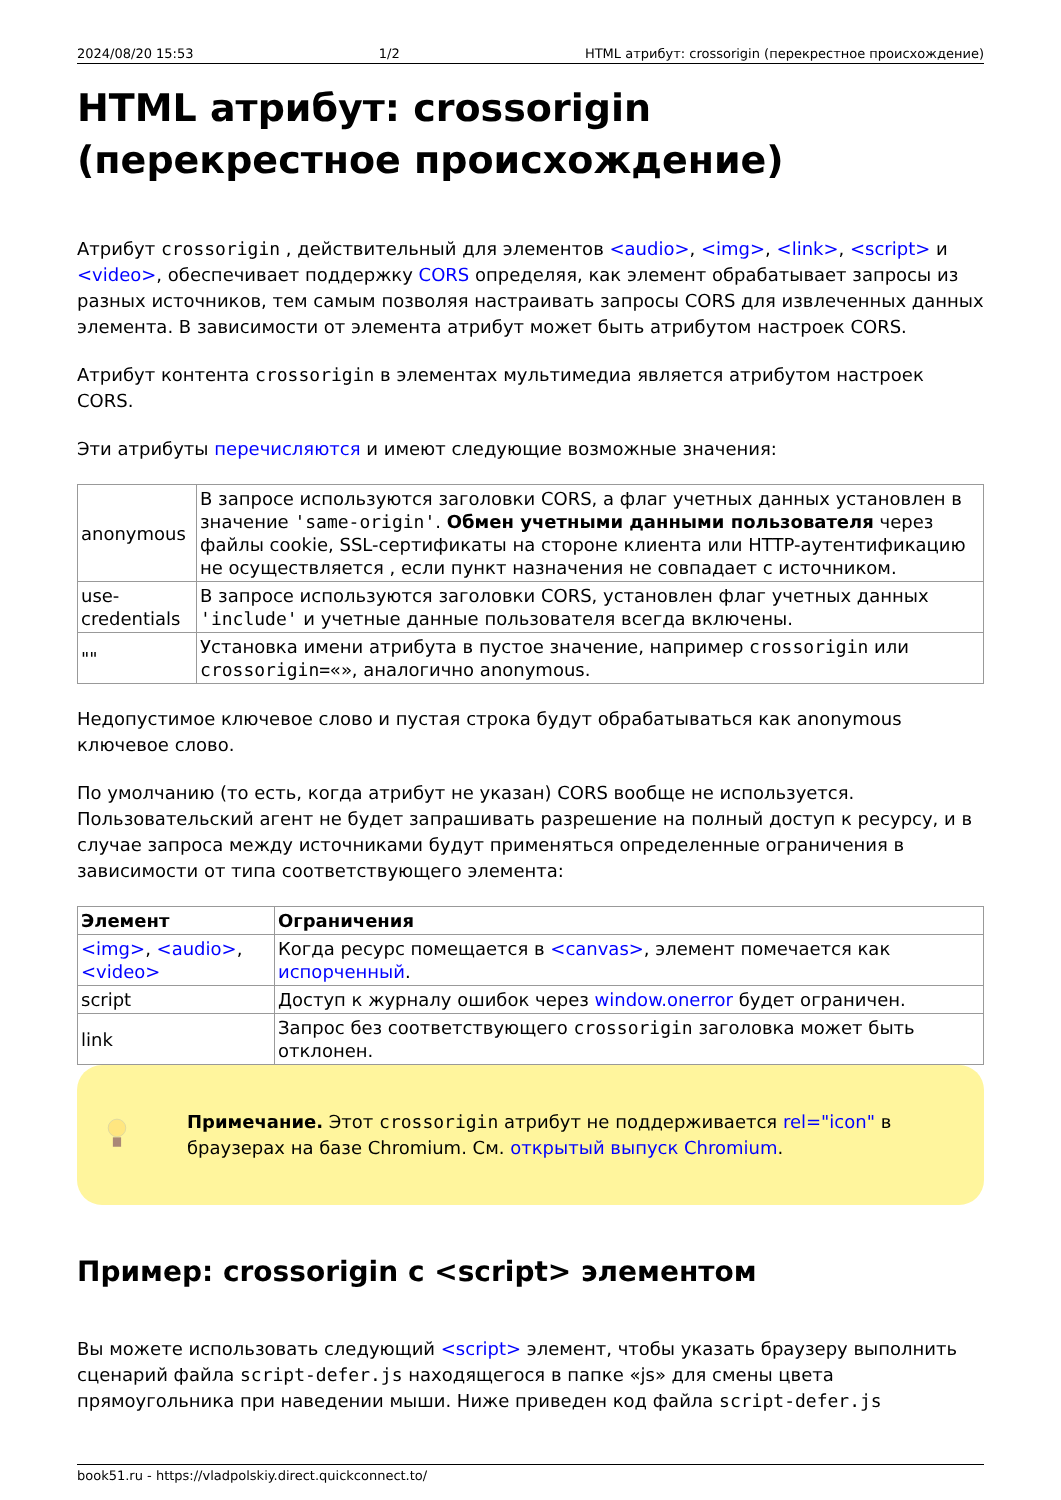2024/08/20 15:53 1/2 HTML атрибут: crossorigin (перекрестное происхождение)
HTML атрибут: crossorigin (перекрестное происхождение)
Атрибут crossorigin , действительный для элементов <audio>, <img>, <link>, <script> и <video>, обеспечивает поддержку CORS определяя, как элемент обрабатывает запросы из разных источников, тем самым позволяя настраивать запросы CORS для извлеченных данных элемента. В зависимости от элемента атрибут может быть атрибутом настроек CORS.
Атрибут контента crossorigin в элементах мультимедиа является атрибутом настроек CORS.
Эти атрибуты перечисляются и имеют следующие возможные значения:
| anonymous | В запросе используются заголовки CORS, а флаг учетных данных установлен в значение 'same-origin' . Обмен учетными данными пользователя через файлы cookie, SSL-сертификаты на стороне клиента или HTTP-аутентификацию не осуществляется , если пункт назначения не совпадает с источником. |
| use-credentials | В запросе используются заголовки CORS, установлен флаг учетных данных 'include' и учетные данные пользователя всегда включены. |
| "" | Установка имени атрибута в пустое значение, например crossorigin или crossorigin=«» , аналогично anonymous. |
Недопустимое ключевое слово и пустая строка будут обрабатываться как anonymous ключевое слово.
По умолчанию (то есть, когда атрибут не указан) CORS вообще не используется. Пользовательский агент не будет запрашивать разрешение на полный доступ к ресурсу, и в случае запроса между источниками будут применяться определенные ограничения в зависимости от типа соответствующего элемента:
| Элемент | Ограничения |
| --- | --- |
| <img> , <audio> , <video> | Когда ресурс помещается в <canvas> , элемент помечается как испорченный . |
| script | Доступ к журналу ошибок через window.onerror будет ограничен. |
| link | Запрос без соответствующего crossorigin заголовка может быть отклонен. |
Примечание. Этот crossorigin атрибут не поддерживается rel="icon" в браузерах на базе Chromium. См. открытый выпуск Chromium.
Пример: crossorigin с <script> элементом
Вы можете использовать следующий <script> элемент, чтобы указать браузеру выполнить сценарий файла script-defer.js находящегося в папке «js» для смены цвета прямоугольника при наведении мыши. Ниже приведен код файла script-defer.js
book51.ru - https://vladpolskiy.direct.quickconnect.to/